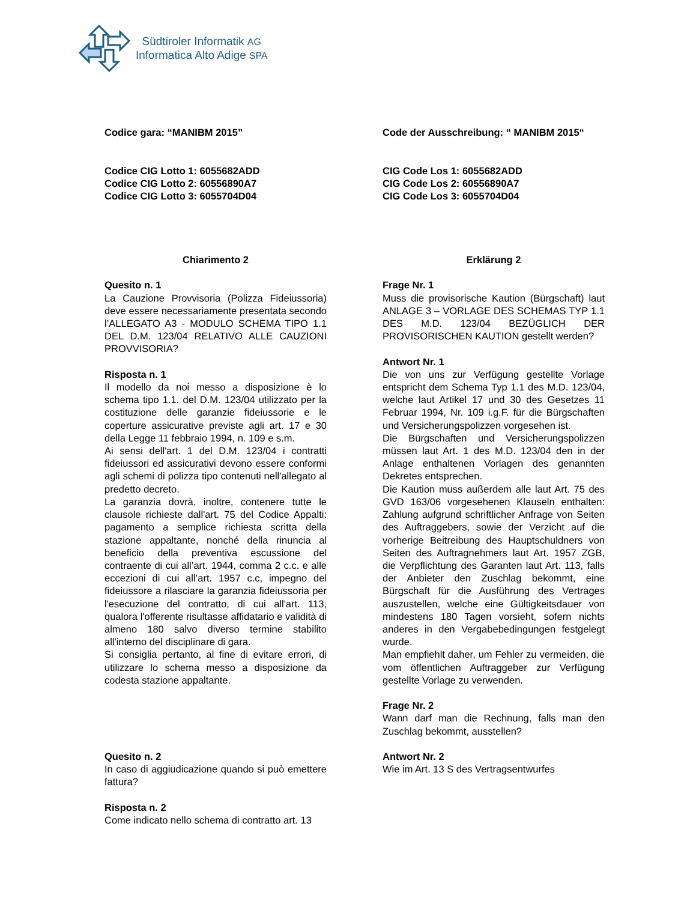Südtiroler Informatik AG
Informatica Alto Adige SPA
Codice gara: “MANIBM 2015”
Codice CIG Lotto 1: 6055682ADD
Codice CIG Lotto 2: 60556890A7
Codice CIG Lotto 3: 6055704D04
Chiarimento 2
Quesito n. 1
La Cauzione Provvisoria (Polizza Fideiussoria) deve essere necessariamente presentata secondo l’ALLEGATO A3 - MODULO SCHEMA TIPO 1.1 DEL D.M. 123/04 RELATIVO ALLE CAUZIONI PROVVISORIA?
Risposta n. 1
Il modello da noi messo a disposizione è lo schema tipo 1.1. del D.M. 123/04 utilizzato per la costituzione delle garanzie fideiussorie e le coperture assicurative previste agli art. 17 e 30 della Legge 11 febbraio 1994, n. 109 e s.m.
Ai sensi dell'art. 1 del D.M. 123/04 i contratti fideiussori ed assicurativi devono essere conformi agli schemi di polizza tipo contenuti nell'allegato al predetto decreto.
La garanzia dovrà, inoltre, contenere tutte le clausole richieste dall'art. 75 del Codice Appalti: pagamento a semplice richiesta scritta della stazione appaltante, nonché della rinuncia al beneficio della preventiva escussione del contraente di cui all’art. 1944, comma 2 c.c. e alle eccezioni di cui all’art. 1957 c.c, impegno del fideiussore a rilasciare la garanzia fideiussoria per l'esecuzione del contratto, di cui all'art. 113, qualora l'offerente risultasse affidatario e validità di almeno 180 salvo diverso termine stabilito all'interno del disciplinare di gara.
Si consiglia pertanto, al fine di evitare errori, di utilizzare lo schema messo a disposizione da codesta stazione appaltante.
Quesito n. 2
In caso di aggiudicazione quando si può emettere fattura?
Risposta n. 2
Come indicato nello schema di contratto art. 13
Code der Ausschreibung: “ MANIBM 2015“
CIG Code Los 1: 6055682ADD
CIG Code Los 2: 60556890A7
CIG Code Los 3: 6055704D04
Erklärung 2
Frage Nr. 1
Muss die provisorische Kaution (Bürgschaft) laut ANLAGE 3 – VORLAGE DES SCHEMAS TYP 1.1 DES M.D. 123/04 BEZÜGLICH DER PROVISORISCHEN KAUTION gestellt werden?
Antwort Nr. 1
Die von uns zur Verfügung gestellte Vorlage entspricht dem Schema Typ 1.1 des M.D. 123/04, welche laut Artikel 17 und 30 des Gesetzes 11 Februar 1994, Nr. 109 i.g.F. für die Bürgschaften und Versicherungspolizzen vorgesehen ist.
Die Bürgschaften und Versicherungspolizzen müssen laut Art. 1 des M.D. 123/04 den in der Anlage enthaltenen Vorlagen des genannten Dekretes entsprechen.
Die Kaution muss außerdem alle laut Art. 75 des GVD 163/06 vorgesehenen Klauseln enthalten: Zahlung aufgrund schriftlicher Anfrage von Seiten des Auftraggebers, sowie der Verzicht auf die vorherige Beitreibung des Hauptschuldners von Seiten des Auftragnehmers laut Art. 1957 ZGB, die Verpflichtung des Garanten laut Art. 113, falls der Anbieter den Zuschlag bekommt, eine Bürgschaft für die Ausführung des Vertrages auszustellen, welche eine Gültigkeitsdauer von mindestens 180 Tagen vorsieht, sofern nichts anderes in den Vergabebedingungen festgelegt wurde.
Man empfiehlt daher, um Fehler zu vermeiden, die vom öffentlichen Auftraggeber zur Verfügung gestellte Vorlage zu verwenden.
Frage Nr. 2
Wann darf man die Rechnung, falls man den Zuschlag bekommt, ausstellen?
Antwort Nr. 2
Wie im Art. 13 S des Vertragsentwurfes